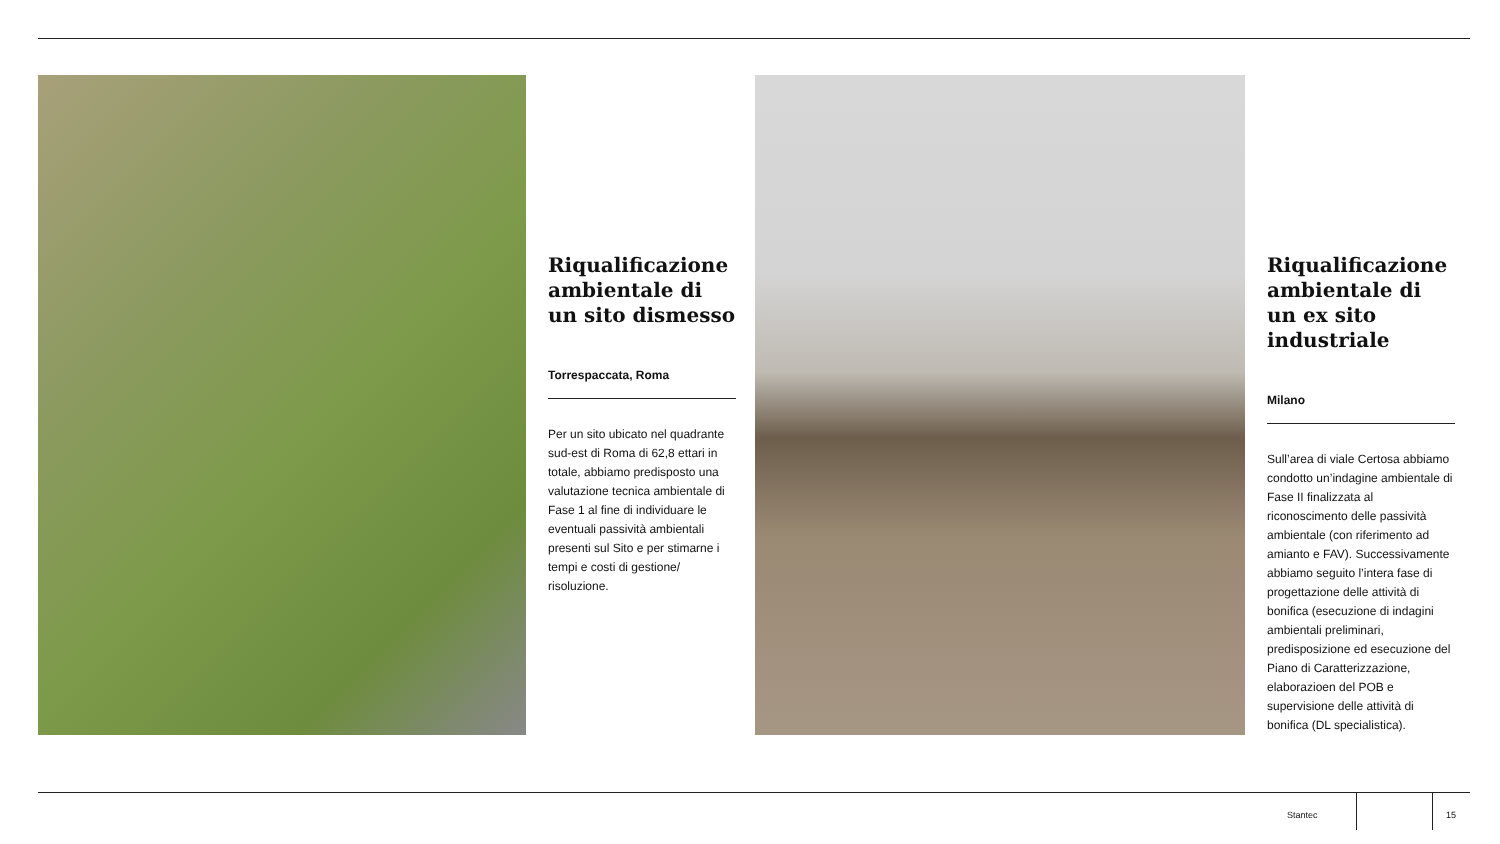Riqualificazione ambientale di un sito dismesso
Torrespaccata, Roma
Per un sito ubicato nel quadrante sud-est di Roma di 62,8 ettari in totale, abbiamo predisposto una valutazione tecnica ambientale di Fase 1 al fine di individuare le eventuali passività ambientali presenti sul Sito e per stimarne i tempi e costi di gestione/ risoluzione.
Riqualificazione ambientale di un ex sito industriale
Milano
Sull’area di viale Certosa abbiamo condotto un’indagine ambientale di Fase II finalizzata al riconoscimento delle passività ambientale (con riferimento ad amianto e FAV). Successivamente abbiamo seguito l’intera fase di progettazione delle attività di bonifica (esecuzione di indagini ambientali preliminari, predisposizione ed esecuzione del Piano di Caratterizzazione, elaborazioen del POB e supervisione delle attività di bonifica (DL specialistica).
Stantec 15